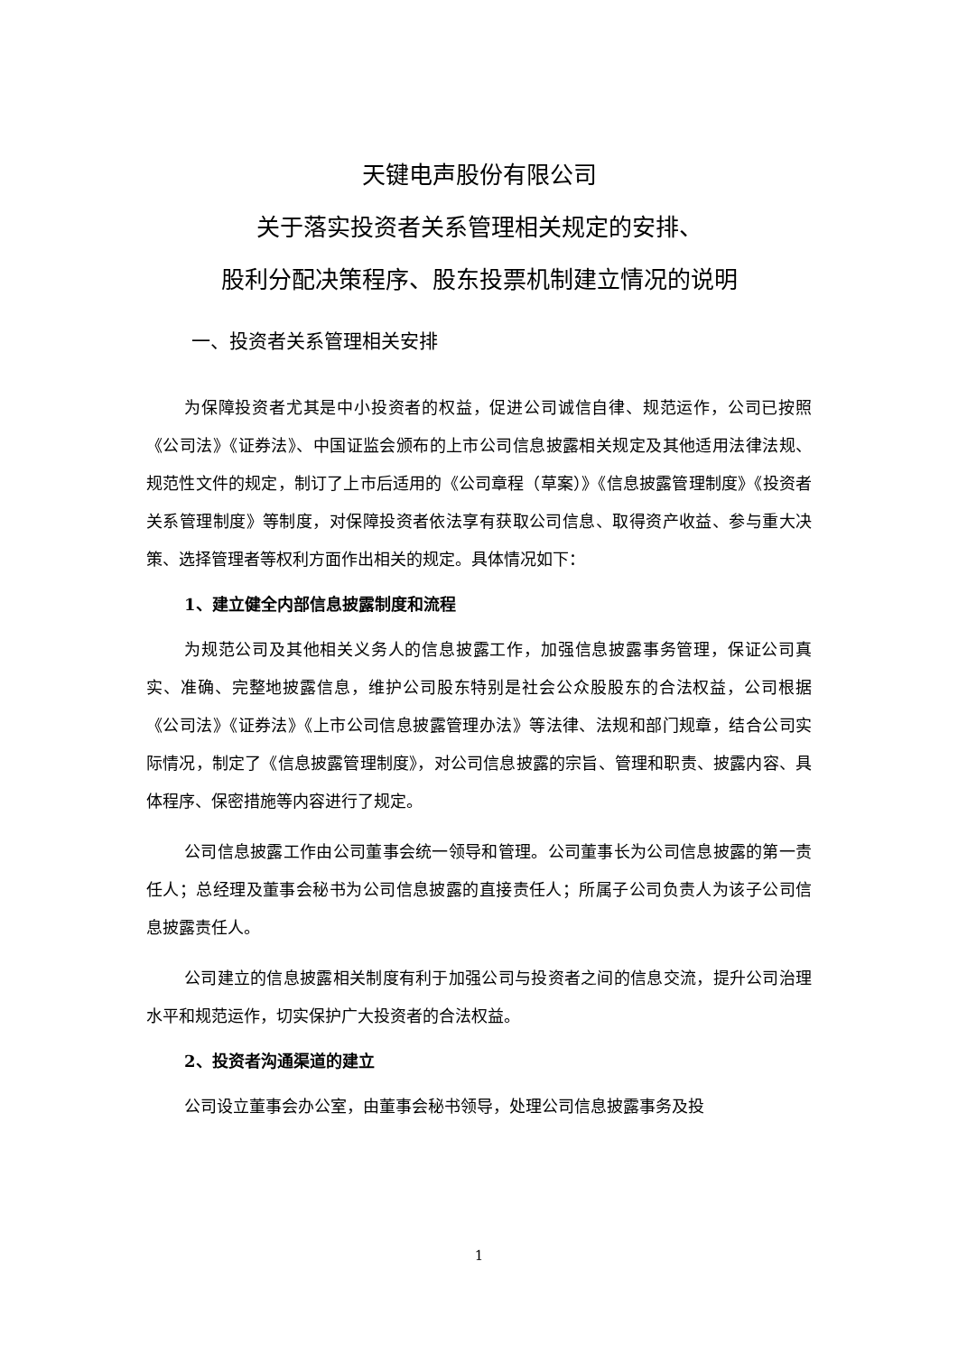天键电声股份有限公司
关于落实投资者关系管理相关规定的安排、
股利分配决策程序、股东投票机制建立情况的说明
一、投资者关系管理相关安排
为保障投资者尤其是中小投资者的权益，促进公司诚信自律、规范运作，公司已按照《公司法》《证券法》、中国证监会颁布的上市公司信息披露相关规定及其他适用法律法规、规范性文件的规定，制订了上市后适用的《公司章程（草案）》《信息披露管理制度》《投资者关系管理制度》等制度，对保障投资者依法享有获取公司信息、取得资产收益、参与重大决策、选择管理者等权利方面作出相关的规定。具体情况如下：
1、建立健全内部信息披露制度和流程
为规范公司及其他相关义务人的信息披露工作，加强信息披露事务管理，保证公司真实、准确、完整地披露信息，维护公司股东特别是社会公众股股东的合法权益，公司根据《公司法》《证券法》《上市公司信息披露管理办法》等法律、法规和部门规章，结合公司实际情况，制定了《信息披露管理制度》，对公司信息披露的宗旨、管理和职责、披露内容、具体程序、保密措施等内容进行了规定。
公司信息披露工作由公司董事会统一领导和管理。公司董事长为公司信息披露的第一责任人；总经理及董事会秘书为公司信息披露的直接责任人；所属子公司负责人为该子公司信息披露责任人。
公司建立的信息披露相关制度有利于加强公司与投资者之间的信息交流，提升公司治理水平和规范运作，切实保护广大投资者的合法权益。
2、投资者沟通渠道的建立
公司设立董事会办公室，由董事会秘书领导，处理公司信息披露事务及投
1